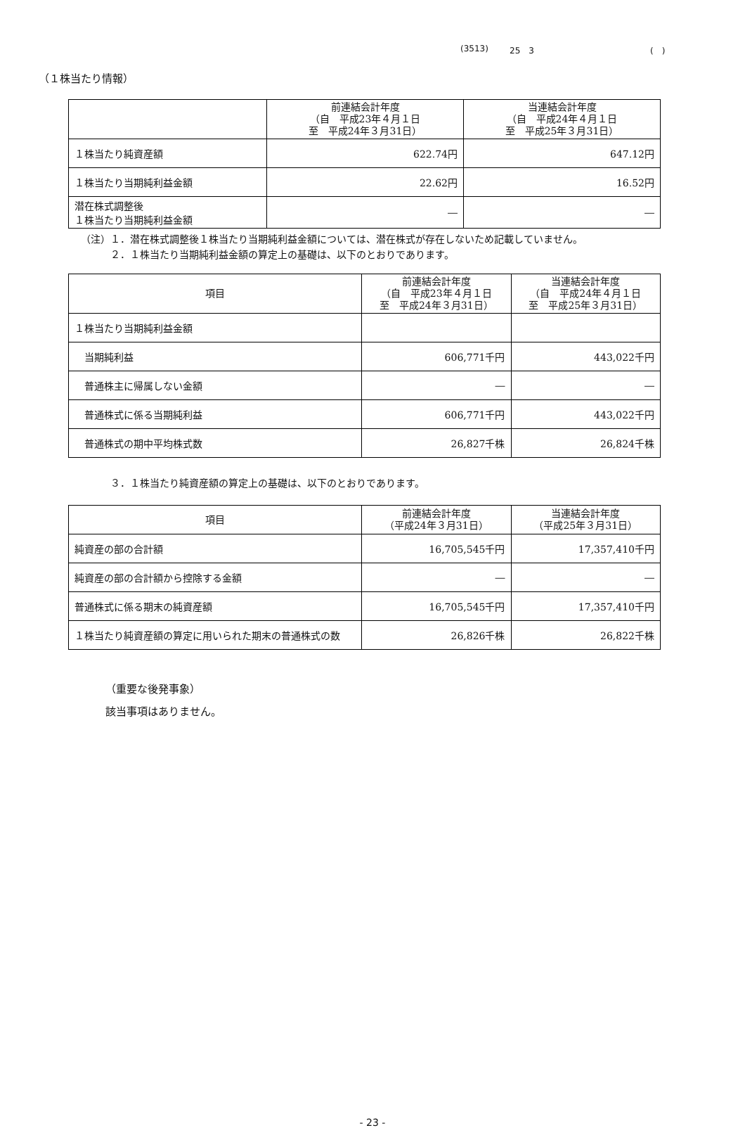(3513) 25　3 (　)
（１株当たり情報）
| | 前連結会計年度 （自 平成23年４月１日 至 平成24年３月31日） | 当連結会計年度 （自 平成24年４月１日 至 平成25年３月31日） |
| --- | --- | --- |
| １株当たり純資産額 | 622.74円 | 647.12円 |
| １株当たり当期純利益金額 | 22.62円 | 16.52円 |
| 潜在株式調整後 １株当たり当期純利益金額 | ― | ― |
（注）１．潜在株式調整後１株当たり当期純利益金額については、潜在株式が存在しないため記載していません。
　　　２．１株当たり当期純利益金額の算定上の基礎は、以下のとおりであります。
| 項目 | 前連結会計年度 （自 平成23年４月１日 至 平成24年３月31日） | 当連結会計年度 （自 平成24年４月１日 至 平成25年３月31日） |
| --- | --- | --- |
| １株当たり当期純利益金額 | | |
| 当期純利益 | 606,771千円 | 443,022千円 |
| 普通株主に帰属しない金額 | ― | ― |
| 普通株式に係る当期純利益 | 606,771千円 | 443,022千円 |
| 普通株式の期中平均株式数 | 26,827千株 | 26,824千株 |
　　　３．１株当たり純資産額の算定上の基礎は、以下のとおりであります。
| 項目 | 前連結会計年度 （平成24年３月31日） | 当連結会計年度 （平成25年３月31日） |
| --- | --- | --- |
| 純資産の部の合計額 | 16,705,545千円 | 17,357,410千円 |
| 純資産の部の合計額から控除する金額 | ― | ― |
| 普通株式に係る期末の純資産額 | 16,705,545千円 | 17,357,410千円 |
| １株当たり純資産額の算定に用いられた期末の普通株式の数 | 26,826千株 | 26,822千株 |
（重要な後発事象）
該当事項はありません。
- 23 -